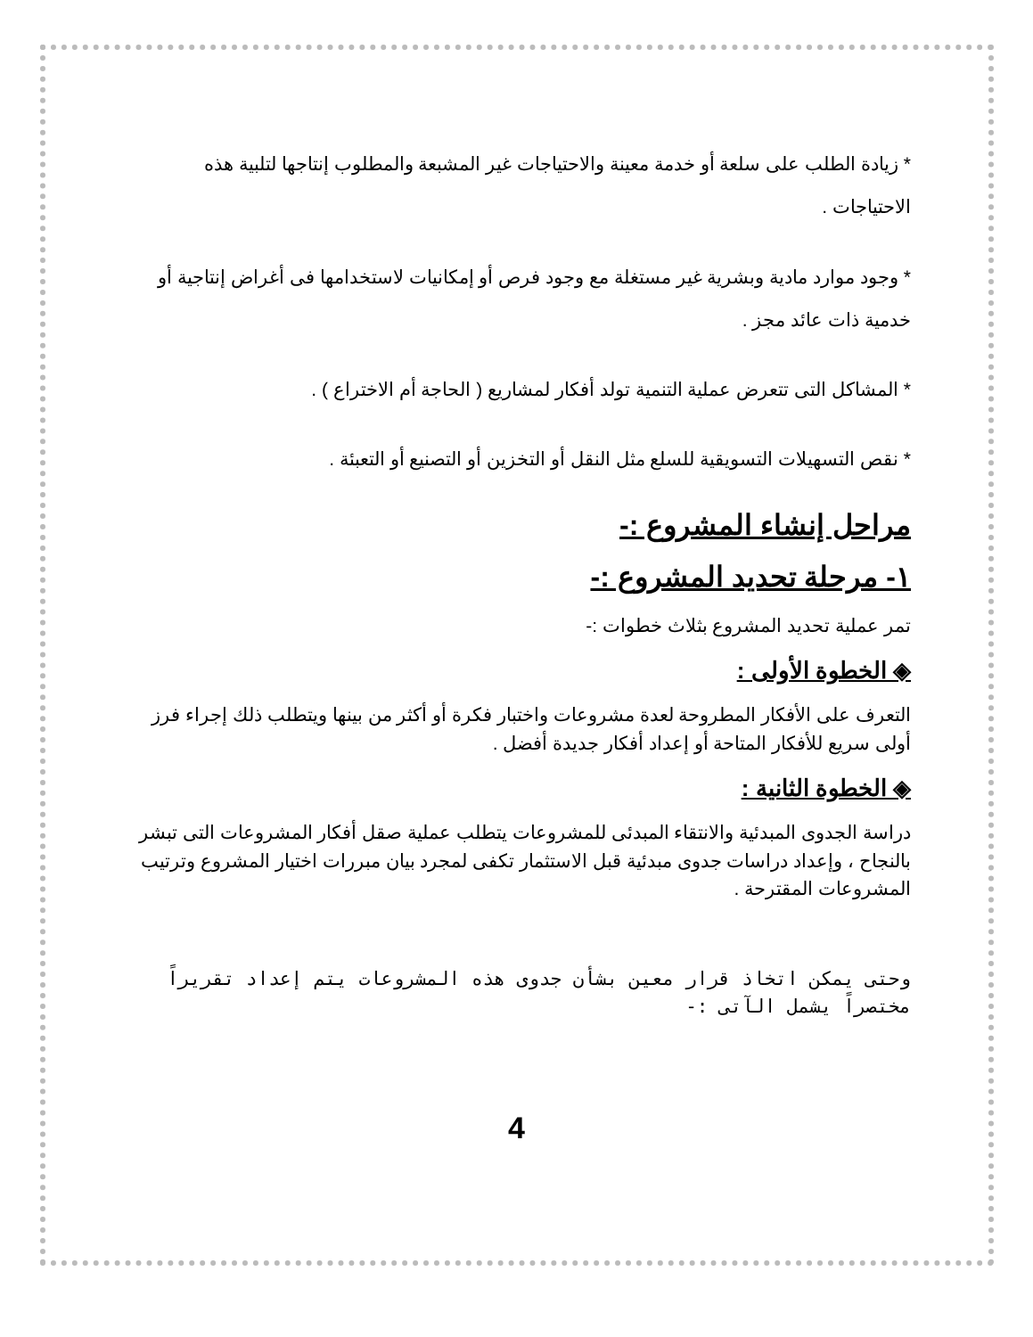* زيادة الطلب على سلعة أو خدمة معينة والاحتياجات غير المشبعة والمطلوب إنتاجها لتلبية هذه الاحتياجات .
* وجود موارد مادية وبشرية غير مستغلة مع وجود فرص أو إمكانيات لاستخدامها فى أغراض إنتاجية أو خدمية ذات عائد مجز .
* المشاكل التى تتعرض عملية التنمية تولد أفكار لمشاريع ( الحاجة أم الاختراع ) .
* نقص التسهيلات التسويقية للسلع مثل النقل أو التخزين أو التصنيع أو التعبئة .
مراحل إنشاء المشروع :-
١- مرحلة تحديد المشروع :-
تمر عملية تحديد المشروع بثلاث خطوات :-
◈ الخطوة الأولى :
التعرف على الأفكار المطروحة لعدة مشروعات واختبار فكرة أو أكثر من بينها ويتطلب ذلك إجراء فرز أولى سريع للأفكار المتاحة أو إعداد أفكار جديدة أفضل .
◈ الخطوة الثانية :
دراسة الجدوى المبدئية والانتقاء المبدئى للمشروعات يتطلب عملية صقل أفكار المشروعات التى تبشر بالنجاح ، وإعداد دراسات جدوى مبدئية قبل الاستثمار تكفى لمجرد بيان مبررات اختيار المشروع وترتيب المشروعات المقترحة .
وحتى يمكن اتخاذ قرار معين بشأن جدوى هذه المشروعات يتم إعداد تقريراً مختصراً يشمل الآتى :-
4